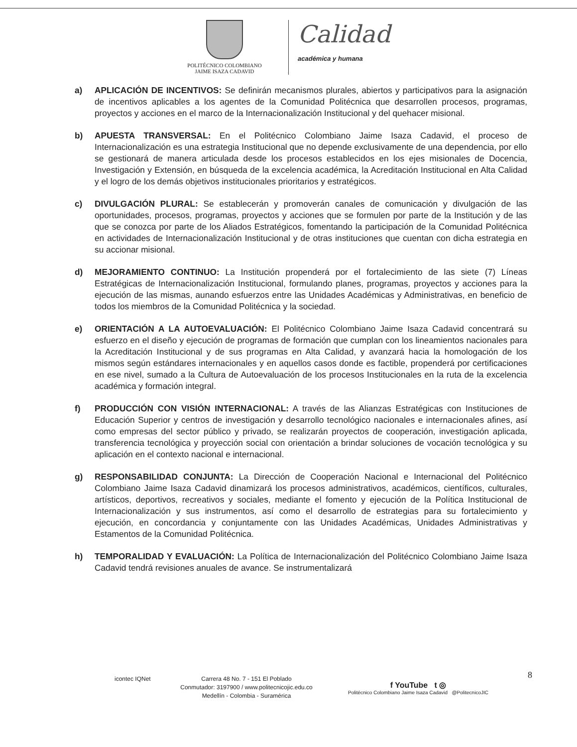POLITÉCNICO COLOMBIANO
JAIME ISAZA CADAVID
Calidad
académica y humana
a) APLICACIÓN DE INCENTIVOS: Se definirán mecanismos plurales, abiertos y participativos para la asignación de incentivos aplicables a los agentes de la Comunidad Politécnica que desarrollen procesos, programas, proyectos y acciones en el marco de la Internacionalización Institucional y del quehacer misional.
b) APUESTA TRANSVERSAL: En el Politécnico Colombiano Jaime Isaza Cadavid, el proceso de Internacionalización es una estrategia Institucional que no depende exclusivamente de una dependencia, por ello se gestionará de manera articulada desde los procesos establecidos en los ejes misionales de Docencia, Investigación y Extensión, en búsqueda de la excelencia académica, la Acreditación Institucional en Alta Calidad y el logro de los demás objetivos institucionales prioritarios y estratégicos.
c) DIVULGACIÓN PLURAL: Se establecerán y promoverán canales de comunicación y divulgación de las oportunidades, procesos, programas, proyectos y acciones que se formulen por parte de la Institución y de las que se conozca por parte de los Aliados Estratégicos, fomentando la participación de la Comunidad Politécnica en actividades de Internacionalización Institucional y de otras instituciones que cuentan con dicha estrategia en su accionar misional.
d) MEJORAMIENTO CONTINUO: La Institución propenderá por el fortalecimiento de las siete (7) Líneas Estratégicas de Internacionalización Institucional, formulando planes, programas, proyectos y acciones para la ejecución de las mismas, aunando esfuerzos entre las Unidades Académicas y Administrativas, en beneficio de todos los miembros de la Comunidad Politécnica y la sociedad.
e) ORIENTACIÓN A LA AUTOEVALUACIÓN: El Politécnico Colombiano Jaime Isaza Cadavid concentrará su esfuerzo en el diseño y ejecución de programas de formación que cumplan con los lineamientos nacionales para la Acreditación Institucional y de sus programas en Alta Calidad, y avanzará hacia la homologación de los mismos según estándares internacionales y en aquellos casos donde es factible, propenderá por certificaciones en ese nivel, sumado a la Cultura de Autoevaluación de los procesos Institucionales en la ruta de la excelencia académica y formación integral.
f) PRODUCCIÓN CON VISIÓN INTERNACIONAL: A través de las Alianzas Estratégicas con Instituciones de Educación Superior y centros de investigación y desarrollo tecnológico nacionales e internacionales afines, así como empresas del sector público y privado, se realizarán proyectos de cooperación, investigación aplicada, transferencia tecnológica y proyección social con orientación a brindar soluciones de vocación tecnológica y su aplicación en el contexto nacional e internacional.
g) RESPONSABILIDAD CONJUNTA: La Dirección de Cooperación Nacional e Internacional del Politécnico Colombiano Jaime Isaza Cadavid dinamizará los procesos administrativos, académicos, científicos, culturales, artísticos, deportivos, recreativos y sociales, mediante el fomento y ejecución de la Política Institucional de Internacionalización y sus instrumentos, así como el desarrollo de estrategias para su fortalecimiento y ejecución, en concordancia y conjuntamente con las Unidades Académicas, Unidades Administrativas y Estamentos de la Comunidad Politécnica.
h) TEMPORALIDAD Y EVALUACIÓN: La Política de Internacionalización del Politécnico Colombiano Jaime Isaza Cadavid tendrá revisiones anuales de avance. Se instrumentalizará
icontec IQNet
Carrera 48 No. 7 - 151 El Poblado
Conmutador: 3197900 / www.politecnicojic.edu.co
Medellín - Colombia - Suramérica
f YouTube t ◎
Politécnico Colombiano Jaime Isaza Cadavid @PolitecnicoJIC
8